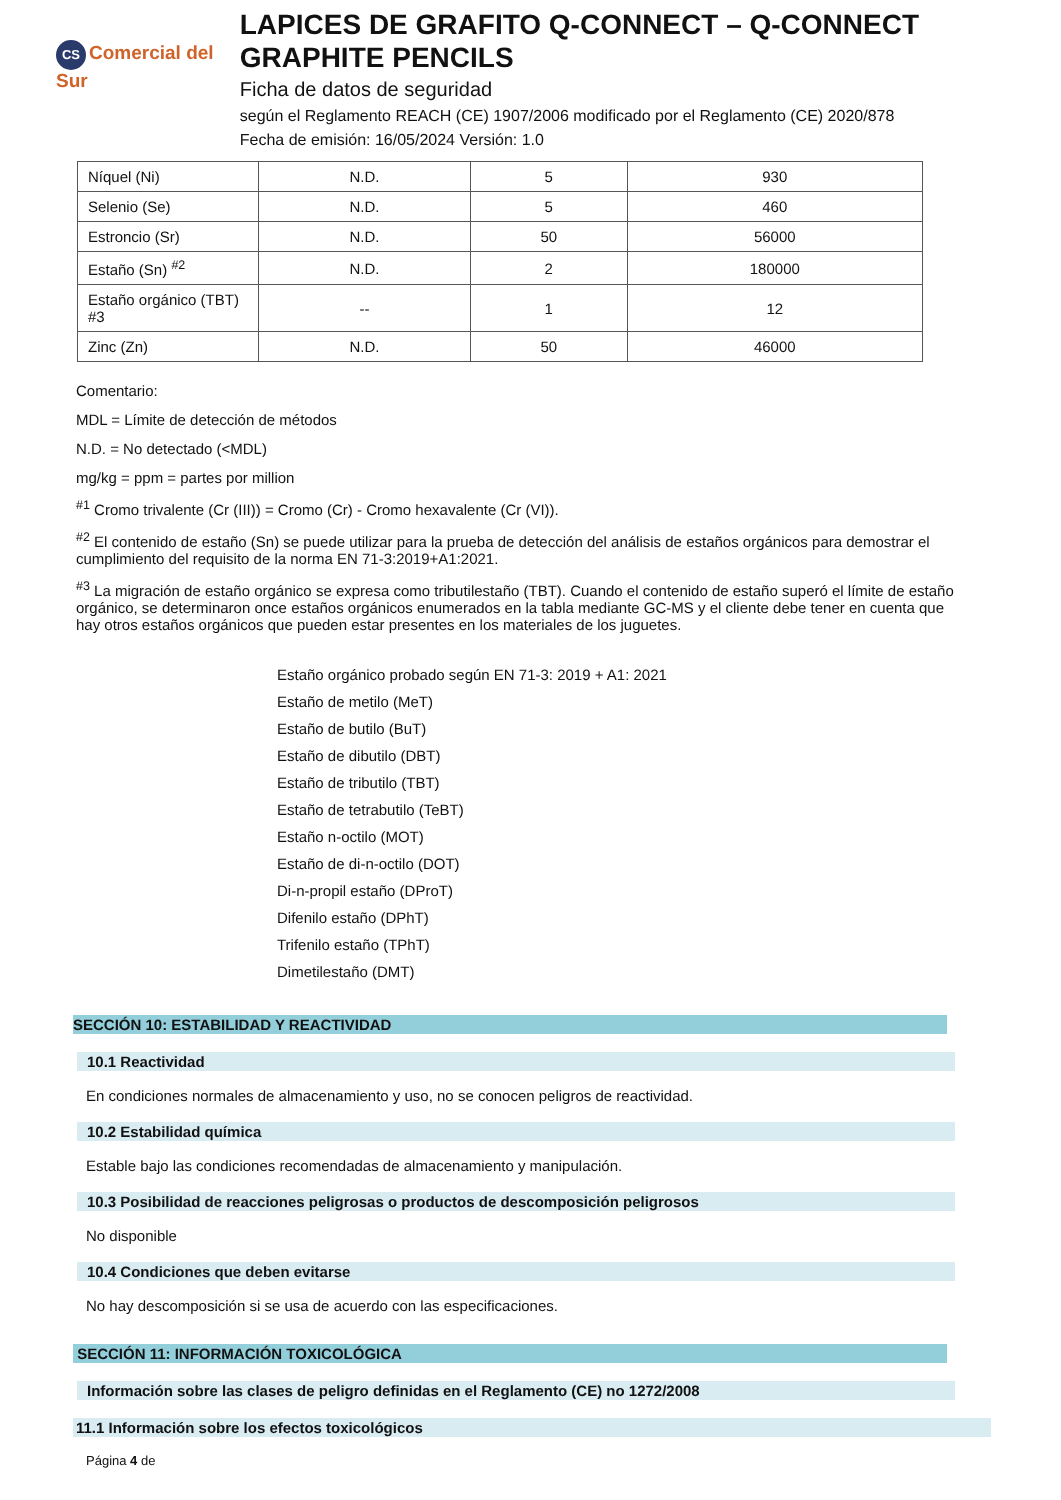CS Comercial del Sur
LAPICES DE GRAFITO Q-CONNECT – Q-CONNECT GRAPHITE PENCILS
Ficha de datos de seguridad
según el Reglamento REACH (CE) 1907/2006 modificado por el Reglamento (CE) 2020/878
Fecha de emisión: 16/05/2024 Versión: 1.0
| Níquel (Ni) | N.D. | 5 | 930 |
| Selenio (Se) | N.D. | 5 | 460 |
| Estroncio (Sr) | N.D. | 50 | 56000 |
| Estaño (Sn) <sup>#2</sup> | N.D. | 2 | 180000 |
| Estaño orgánico (TBT) #3 | -- | 1 | 12 |
| Zinc (Zn) | N.D. | 50 | 46000 |
Comentario:
MDL = Límite de detección de métodos
N.D. = No detectado (<MDL)
mg/kg = ppm = partes por million
<sup>#1</sup> Cromo trivalente (Cr (III)) = Cromo (Cr) - Cromo hexavalente (Cr (VI)).
<sup>#2</sup> El contenido de estaño (Sn) se puede utilizar para la prueba de detección del análisis de estaños orgánicos para demostrar el cumplimiento del requisito de la norma EN 71-3:2019+A1:2021.
<sup>#3</sup> La migración de estaño orgánico se expresa como tributilestaño (TBT). Cuando el contenido de estaño superó el límite de estaño orgánico, se determinaron once estaños orgánicos enumerados en la tabla mediante GC-MS y el cliente debe tener en cuenta que hay otros estaños orgánicos que pueden estar presentes en los materiales de los juguetes.
Estaño orgánico probado según EN 71-3: 2019 + A1: 2021
Estaño de metilo (MeT)
Estaño de butilo (BuT)
Estaño de dibutilo (DBT)
Estaño de tributilo (TBT)
Estaño de tetrabutilo (TeBT)
Estaño n-octilo (MOT)
Estaño de di-n-octilo (DOT)
Di-n-propil estaño (DProT)
Difenilo estaño (DPhT)
Trifenilo estaño (TPhT)
Dimetilestaño (DMT)
SECCIÓN 10: ESTABILIDAD Y REACTIVIDAD
10.1 Reactividad
En condiciones normales de almacenamiento y uso, no se conocen peligros de reactividad.
10.2 Estabilidad química
Estable bajo las condiciones recomendadas de almacenamiento y manipulación.
10.3 Posibilidad de reacciones peligrosas o productos de descomposición peligrosos
No disponible
10.4 Condiciones que deben evitarse
No hay descomposición si se usa de acuerdo con las especificaciones.
SECCIÓN 11: INFORMACIÓN TOXICOLÓGICA
Información sobre las clases de peligro definidas en el Reglamento (CE) no 1272/2008
11.1 Información sobre los efectos toxicológicos
Página 4 de